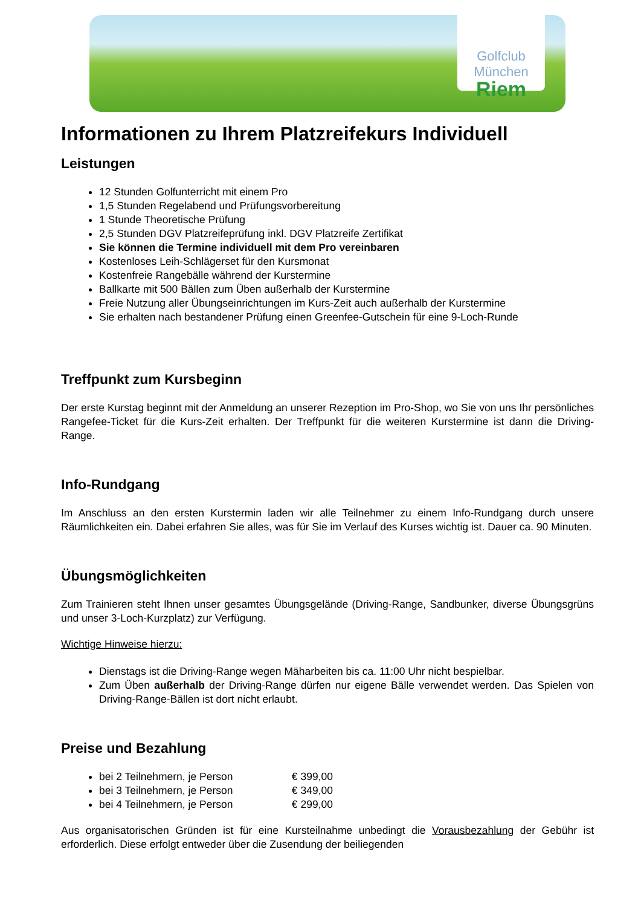Golfclub München
Riem
Informationen zu Ihrem Platzreifekurs Individuell
Leistungen
12 Stunden Golfunterricht mit einem Pro
1,5 Stunden Regelabend und Prüfungsvorbereitung
1 Stunde Theoretische Prüfung
2,5 Stunden DGV Platzreifeprüfung inkl. DGV Platzreife Zertifikat
Sie können die Termine individuell mit dem Pro vereinbaren
Kostenloses Leih-Schlägerset für den Kursmonat
Kostenfreie Rangebälle während der Kurstermine
Ballkarte mit 500 Bällen zum Üben außerhalb der Kurstermine
Freie Nutzung aller Übungseinrichtungen im Kurs-Zeit auch außerhalb der Kurstermine
Sie erhalten nach bestandener Prüfung einen Greenfee-Gutschein für eine 9-Loch-Runde
Treffpunkt zum Kursbeginn
Der erste Kurstag beginnt mit der Anmeldung an unserer Rezeption im Pro-Shop, wo Sie von uns Ihr persönliches Rangefee-Ticket für die Kurs-Zeit erhalten. Der Treffpunkt für die weiteren Kurstermine ist dann die Driving-Range.
Info-Rundgang
Im Anschluss an den ersten Kurstermin laden wir alle Teilnehmer zu einem Info-Rundgang durch unsere Räumlichkeiten ein. Dabei erfahren Sie alles, was für Sie im Verlauf des Kurses wichtig ist. Dauer ca. 90 Minuten.
Übungsmöglichkeiten
Zum Trainieren steht Ihnen unser gesamtes Übungsgelände (Driving-Range, Sandbunker, diverse Übungsgrüns und unser 3-Loch-Kurzplatz) zur Verfügung.
Wichtige Hinweise hierzu:
Dienstags ist die Driving-Range wegen Mäharbeiten bis ca. 11:00 Uhr nicht bespielbar.
Zum Üben außerhalb der Driving-Range dürfen nur eigene Bälle verwendet werden. Das Spielen von Driving-Range-Bällen ist dort nicht erlaubt.
Preise und Bezahlung
bei 2 Teilnehmern, je Person € 399,00
bei 3 Teilnehmern, je Person € 349,00
bei 4 Teilnehmern, je Person € 299,00
Aus organisatorischen Gründen ist für eine Kursteilnahme unbedingt die Vorausbezahlung der Gebühr ist erforderlich. Diese erfolgt entweder über die Zusendung der beiliegenden